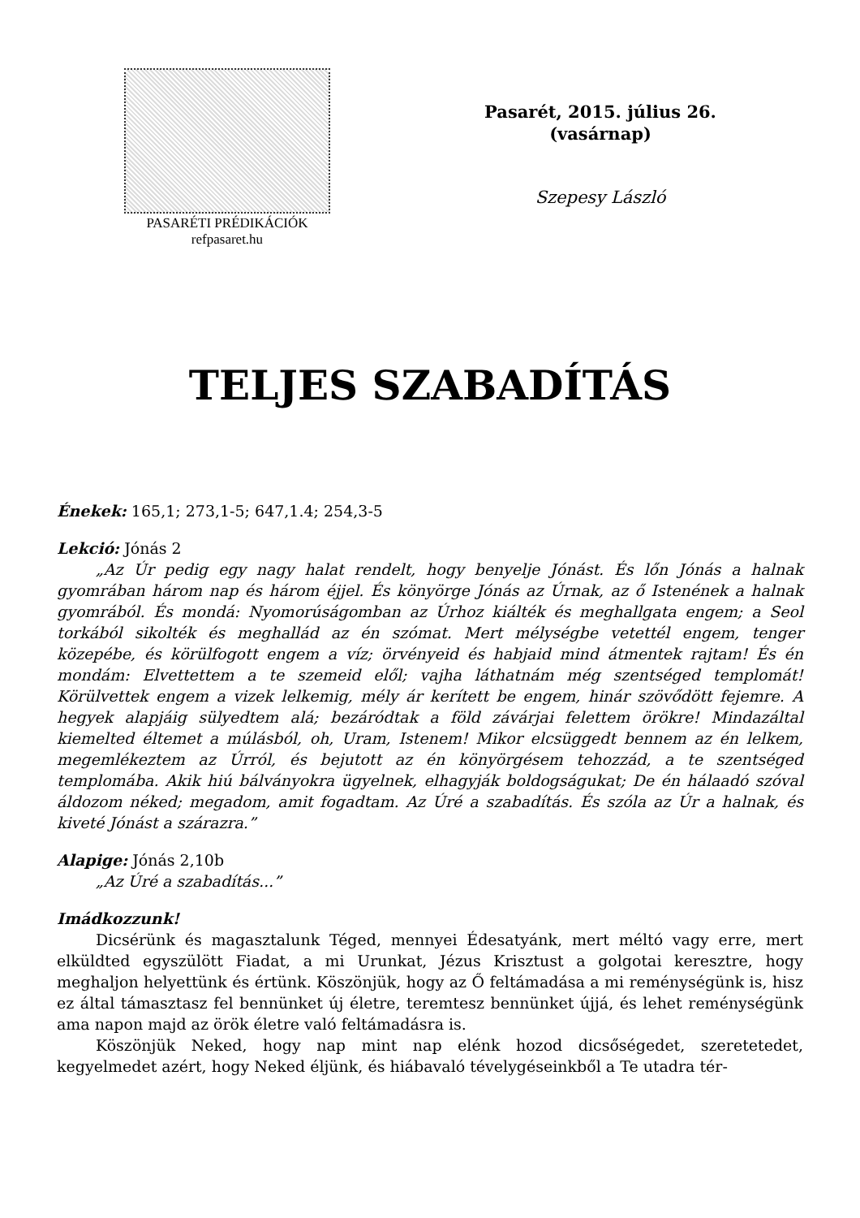PASARÉTI PRÉDIKÁCIÓK
refpasaret.hu
Pasarét, 2015. július 26.
(vasárnap)
Szepesy László
TELJES SZABADÍTÁS
Énekek: 165,1; 273,1-5; 647,1.4; 254,3-5
Lekció: Jónás 2
„Az Úr pedig egy nagy halat rendelt, hogy benyelje Jónást. És lőn Jónás a halnak gyomrában három nap és három éjjel. És könyörge Jónás az Úrnak, az ő Istenének a halnak gyomrából. És mondá: Nyomorúságomban az Úrhoz kiálték és meghallgata engem; a Seol torkából sikolték és meghallád az én szómat. Mert mélységbe vetettél engem, tenger közepébe, és körülfogott engem a víz; örvényeid és habjaid mind átmentek rajtam! És én mondám: Elvettettem a te szemeid elől; vajha láthatnám még szentséged templomát! Körülvettek engem a vizek lelkemig, mély ár kerített be engem, hinár szövődött fejemre. A hegyek alapjáig sülyedtem alá; bezáródtak a föld závárjai felettem örökre! Mindazáltal kiemelted éltemet a múlásból, oh, Uram, Istenem! Mikor elcsüggedt bennem az én lelkem, megemlékeztem az Úrról, és bejutott az én könyörgésem tehozzád, a te szentséged templomába. Akik hiú bálványokra ügyelnek, elhagyják boldogságukat; De én hálaadó szóval áldozom néked; megadom, amit fogadtam. Az Úré a szabadítás. És szóla az Úr a halnak, és kiveté Jónást a szárazra.”
Alapige: Jónás 2,10b
„Az Úré a szabadítás...”
Imádkozzunk!
Dicsérünk és magasztalunk Téged, mennyei Édesatyánk, mert méltó vagy erre, mert elküldted egyszülött Fiadat, a mi Urunkat, Jézus Krisztust a golgotai keresztre, hogy meghaljon helyettünk és értünk. Köszönjük, hogy az Ő feltámadása a mi reménységünk is, hisz ez által támasztasz fel bennünket új életre, teremtesz bennünket újjá, és lehet reménységünk ama napon majd az örök életre való feltámadásra is.
Köszönjük Neked, hogy nap mint nap elénk hozod dicsőségedet, szeretetedet, kegyelmedet azért, hogy Neked éljünk, és hiábavaló tévelygéseinkből a Te utadra tér-